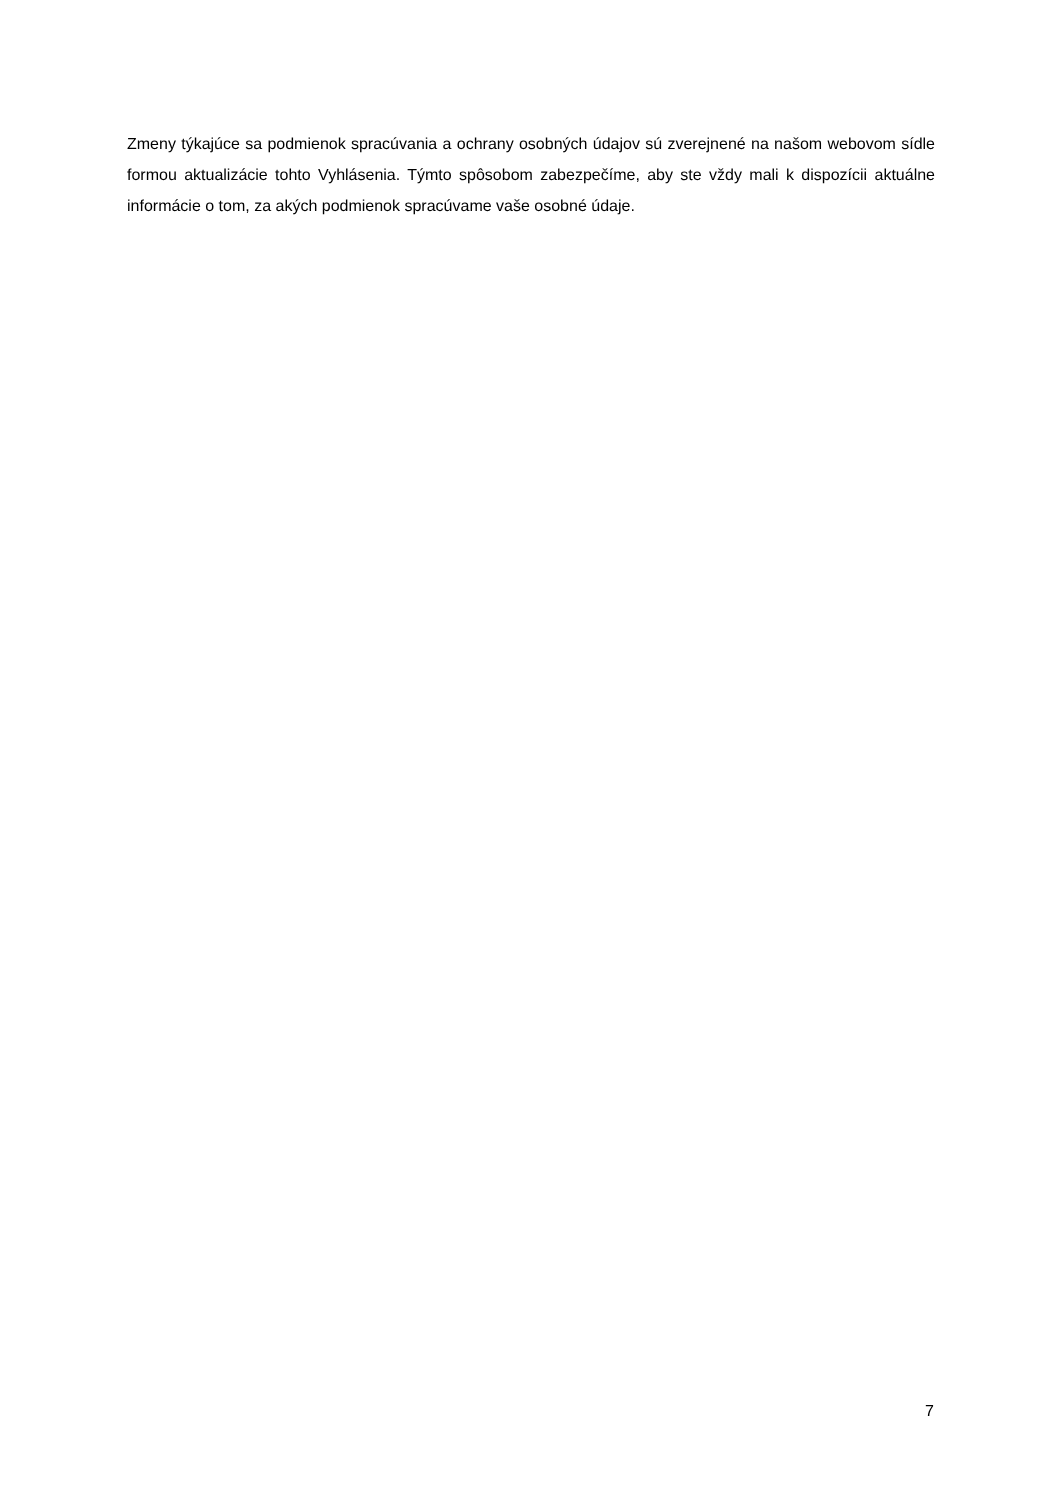Zmeny týkajúce sa podmienok spracúvania a ochrany osobných údajov sú zverejnené na našom webovom sídle formou aktualizácie tohto Vyhlásenia. Týmto spôsobom zabezpečíme, aby ste vždy mali k dispozícii aktuálne informácie o tom, za akých podmienok spracúvame vaše osobné údaje.
7